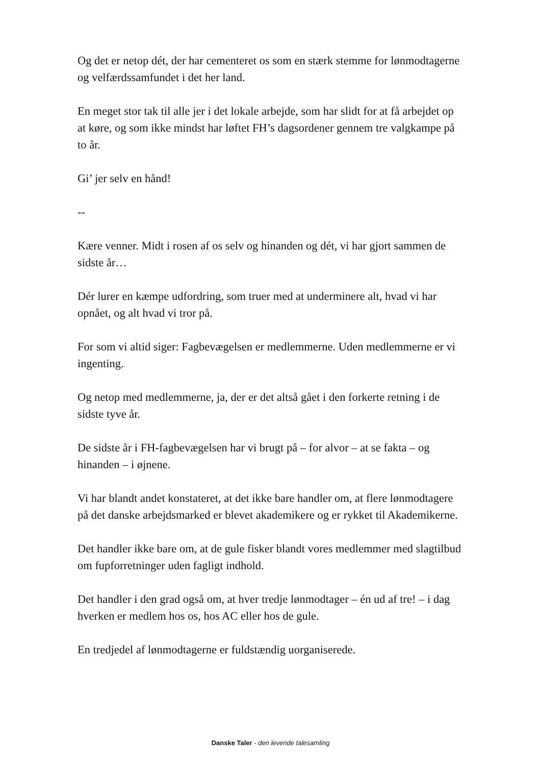Og det er netop dét, der har cementeret os som en stærk stemme for lønmodtagerne og velfærdssamfundet i det her land.
En meget stor tak til alle jer i det lokale arbejde, som har slidt for at få arbejdet op at køre, og som ikke mindst har løftet FH’s dagsordener gennem tre valgkampe på to år.
Gi’ jer selv en hånd!
--
Kære venner. Midt i rosen af os selv og hinanden og dét, vi har gjort sammen de sidste år…
Dér lurer en kæmpe udfordring, som truer med at underminere alt, hvad vi har opnået, og alt hvad vi tror på.
For som vi altid siger: Fagbevægelsen er medlemmerne. Uden medlemmerne er vi ingenting.
Og netop med medlemmerne, ja, der er det altså gået i den forkerte retning i de sidste tyve år.
De sidste år i FH-fagbevægelsen har vi brugt på – for alvor – at se fakta – og hinanden – i øjnene.
Vi har blandt andet konstateret, at det ikke bare handler om, at flere lønmodtagere på det danske arbejdsmarked er blevet akademikere og er rykket til Akademikerne.
Det handler ikke bare om, at de gule fisker blandt vores medlemmer med slagtilbud om fupforretninger uden fagligt indhold.
Det handler i den grad også om, at hver tredje lønmodtager – én ud af tre! – i dag hverken er medlem hos os, hos AC eller hos de gule.
En tredjedel af lønmodtagerne er fuldstændig uorganiserede.
Danske Taler - den levende talesamling